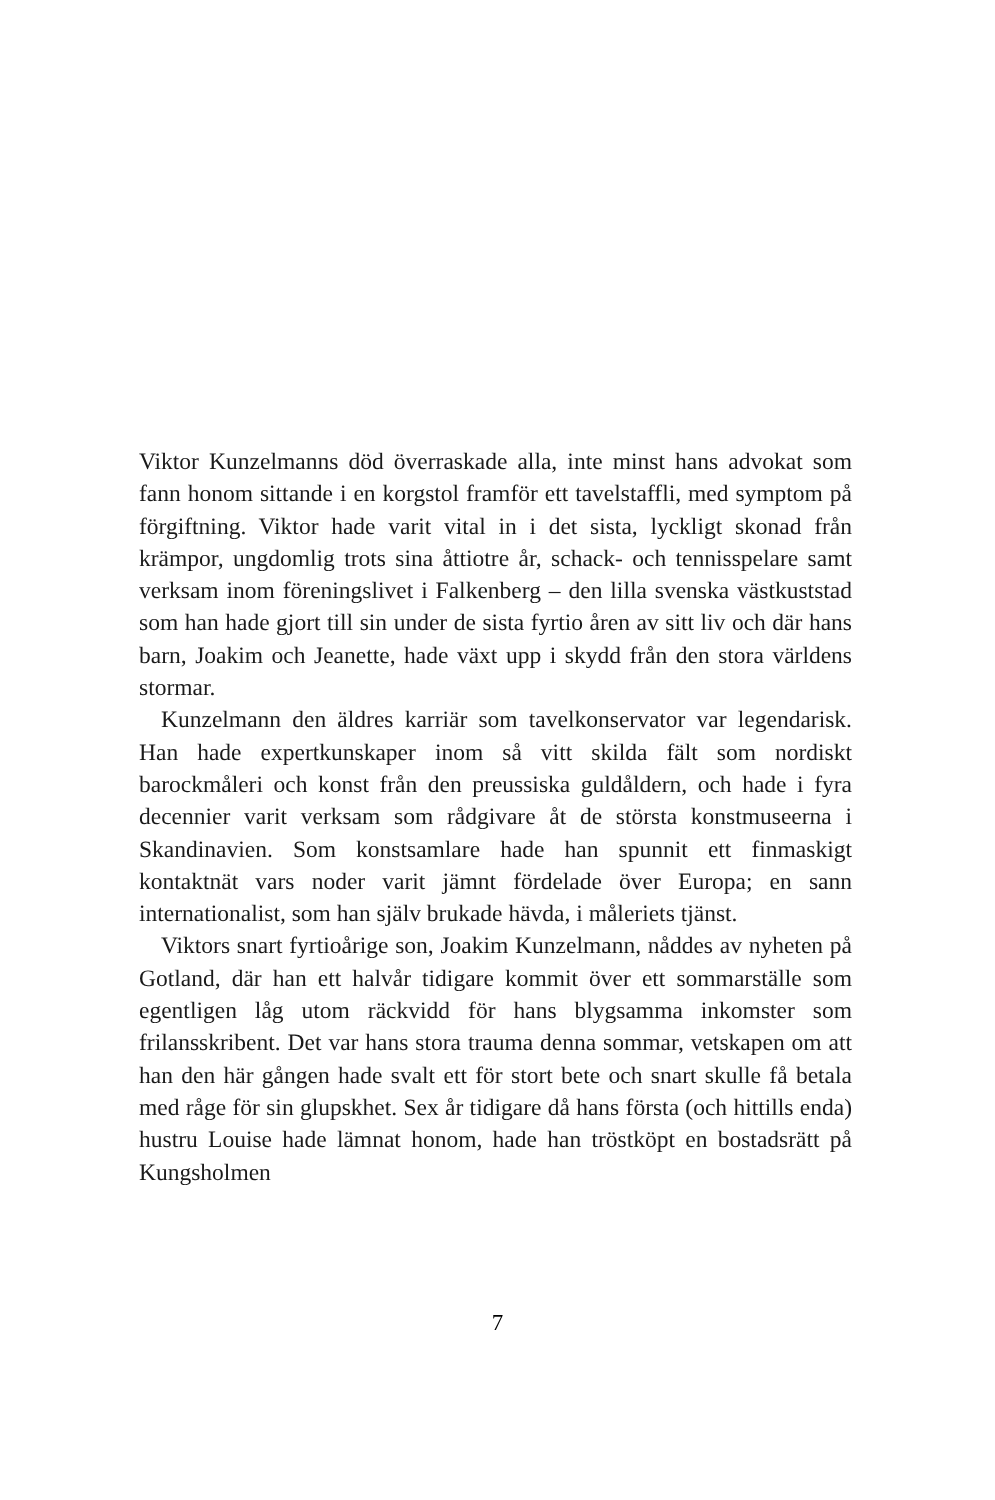Viktor Kunzelmanns död överraskade alla, inte minst hans advokat som fann honom sittande i en korgstol framför ett tavelstaffli, med symptom på förgiftning. Viktor hade varit vital in i det sista, lyckligt skonad från krämpor, ungdomlig trots sina åttiotre år, schack- och tennisspelare samt verksam inom föreningslivet i Falkenberg – den lilla svenska västkuststad som han hade gjort till sin under de sista fyrtio åren av sitt liv och där hans barn, Joakim och Jeanette, hade växt upp i skydd från den stora världens stormar.
Kunzelmann den äldres karriär som tavelkonservator var legendarisk. Han hade expertkunskaper inom så vitt skilda fält som nordiskt barockmåleri och konst från den preussiska guldåldern, och hade i fyra decennier varit verksam som rådgivare åt de största konstmuseerna i Skandinavien. Som konstsamlare hade han spunnit ett finmaskigt kontaktnät vars noder varit jämnt fördelade över Europa; en sann internationalist, som han själv brukade hävda, i måleriets tjänst.
Viktors snart fyrtioårige son, Joakim Kunzelmann, nåddes av nyheten på Gotland, där han ett halvår tidigare kommit över ett sommarställe som egentligen låg utom räckvidd för hans blygsamma inkomster som frilansskribent. Det var hans stora trauma denna sommar, vetskapen om att han den här gången hade svalt ett för stort bete och snart skulle få betala med råge för sin glupskhet. Sex år tidigare då hans första (och hittills enda) hustru Louise hade lämnat honom, hade han tröstköpt en bostadsrätt på Kungsholmen
7